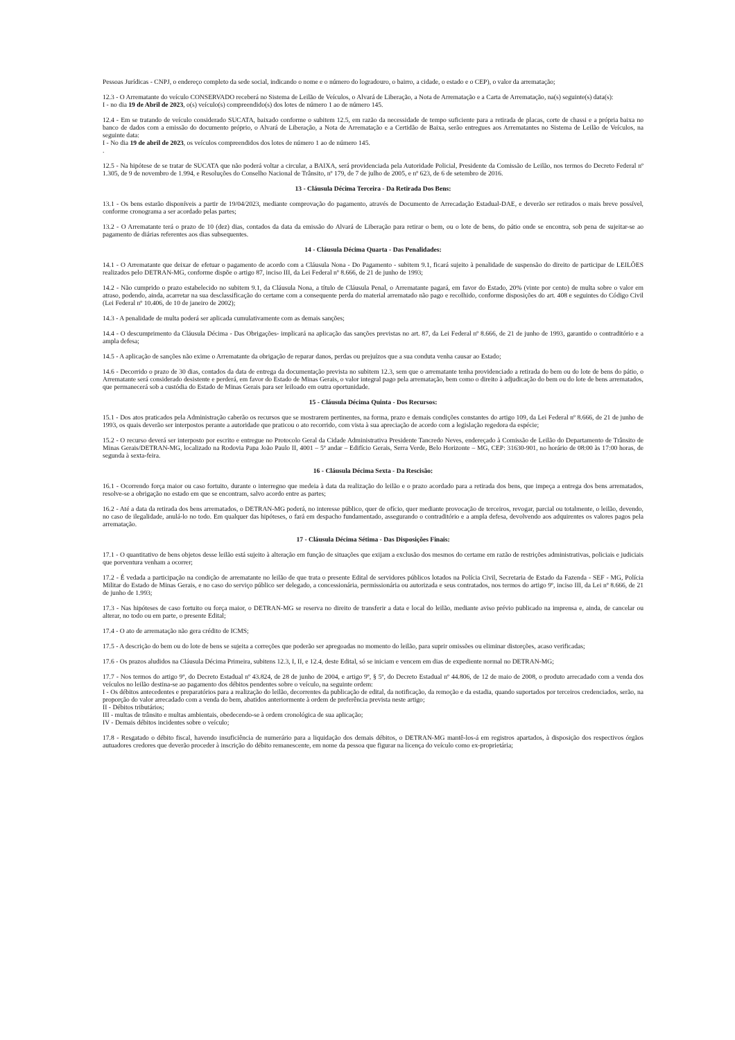Pessoas Jurídicas - CNPJ, o endereço completo da sede social, indicando o nome e o número do logradouro, o bairro, a cidade, o estado e o CEP), o valor da arrematação;
12.3 - O Arrematante do veículo CONSERVADO receberá no Sistema de Leilão de Veículos, o Alvará de Liberação, a Nota de Arrematação e a Carta de Arrematação, na(s) seguinte(s) data(s):
I - no dia 19 de Abril de 2023, o(s) veículo(s) compreendido(s) dos lotes de número 1 ao de número 145.
12.4 - Em se tratando de veículo considerado SUCATA, baixado conforme o subitem 12.5, em razão da necessidade de tempo suficiente para a retirada de placas, corte de chassi e a própria baixa no banco de dados com a emissão do documento próprio, o Alvará de Liberação, a Nota de Arrematação e a Certidão de Baixa, serão entregues aos Arrematantes no Sistema de Leilão de Veículos, na seguinte data:
I - No dia 19 de abril de 2023, os veículos compreendidos dos lotes de número 1 ao de número 145.
.
12.5 - Na hipótese de se tratar de SUCATA que não poderá voltar a circular, a BAIXA, será providenciada pela Autoridade Policial, Presidente da Comissão de Leilão, nos termos do Decreto Federal nº 1.305, de 9 de novembro de 1.994, e Resoluções do Conselho Nacional de Trânsito, nº 179, de 7 de julho de 2005, e nº 623, de 6 de setembro de 2016.
13 - Cláusula Décima Terceira - Da Retirada Dos Bens:
13.1 - Os bens estarão disponíveis a partir de 19/04/2023, mediante comprovação do pagamento, através de Documento de Arrecadação Estadual-DAE, e deverão ser retirados o mais breve possível, conforme cronograma a ser acordado pelas partes;
13.2 - O Arrematante terá o prazo de 10 (dez) dias, contados da data da emissão do Alvará de Liberação para retirar o bem, ou o lote de bens, do pátio onde se encontra, sob pena de sujeitar-se ao pagamento de diárias referentes aos dias subsequentes.
14 - Cláusula Décima Quarta - Das Penalidades:
14.1 - O Arrematante que deixar de efetuar o pagamento de acordo com a Cláusula Nona - Do Pagamento - subitem 9.1, ficará sujeito à penalidade de suspensão do direito de participar de LEILÕES realizados pelo DETRAN-MG, conforme dispõe o artigo 87, inciso III, da Lei Federal nº 8.666, de 21 de junho de 1993;
14.2 - Não cumprido o prazo estabelecido no subitem 9.1, da Cláusula Nona, a título de Cláusula Penal, o Arrematante pagará, em favor do Estado, 20% (vinte por cento) de multa sobre o valor em atraso, podendo, ainda, acarretar na sua desclassificação do certame com a consequente perda do material arrematado não pago e recolhido, conforme disposições do art. 408 e seguintes do Código Civil (Lei Federal nº 10.406, de 10 de janeiro de 2002);
14.3 - A penalidade de multa poderá ser aplicada cumulativamente com as demais sanções;
14.4 - O descumprimento da Cláusula Décima - Das Obrigações- implicará na aplicação das sanções previstas no art. 87, da Lei Federal nº 8.666, de 21 de junho de 1993, garantido o contraditório e a ampla defesa;
14.5 - A aplicação de sanções não exime o Arrematante da obrigação de reparar danos, perdas ou prejuízos que a sua conduta venha causar ao Estado;
14.6 - Decorrido o prazo de 30 dias, contados da data de entrega da documentação prevista no subitem 12.3, sem que o arrematante tenha providenciado a retirada do bem ou do lote de bens do pátio, o Arrematante será considerado desistente e perderá, em favor do Estado de Minas Gerais, o valor integral pago pela arrematação, bem como o direito à adjudicação do bem ou do lote de bens arrematados, que permanecerá sob a custódia do Estado de Minas Gerais para ser leiloado em outra oportunidade.
15 - Cláusula Décima Quinta - Dos Recursos:
15.1 - Dos atos praticados pela Administração caberão os recursos que se mostrarem pertinentes, na forma, prazo e demais condições constantes do artigo 109, da Lei Federal nº 8.666, de 21 de junho de 1993, os quais deverão ser interpostos perante a autoridade que praticou o ato recorrido, com vista à sua apreciação de acordo com a legislação regedora da espécie;
15.2 - O recurso deverá ser interposto por escrito e entregue no Protocolo Geral da Cidade Administrativa Presidente Tancredo Neves, endereçado à Comissão de Leilão do Departamento de Trânsito de Minas Gerais/DETRAN-MG, localizado na Rodovia Papa João Paulo II, 4001 – 5º andar – Edifício Gerais, Serra Verde, Belo Horizonte – MG, CEP: 31630-901, no horário de 08:00 às 17:00 horas, de segunda à sexta-feira.
16 - Cláusula Décima Sexta - Da Rescisão:
16.1 - Ocorrendo força maior ou caso fortuito, durante o interregno que medeia à data da realização do leilão e o prazo acordado para a retirada dos bens, que impeça a entrega dos bens arrematados, resolve-se a obrigação no estado em que se encontram, salvo acordo entre as partes;
16.2 - Até a data da retirada dos bens arrematados, o DETRAN-MG poderá, no interesse público, quer de ofício, quer mediante provocação de terceiros, revogar, parcial ou totalmente, o leilão, devendo, no caso de ilegalidade, anulá-lo no todo. Em qualquer das hipóteses, o fará em despacho fundamentado, assegurando o contraditório e a ampla defesa, devolvendo aos adquirentes os valores pagos pela arrematação.
17 - Cláusula Décima Sétima - Das Disposições Finais:
17.1 - O quantitativo de bens objetos desse leilão está sujeito à alteração em função de situações que exijam a exclusão dos mesmos do certame em razão de restrições administrativas, policiais e judiciais que porventura venham a ocorrer;
17.2 - É vedada a participação na condição de arrematante no leilão de que trata o presente Edital de servidores públicos lotados na Polícia Civil, Secretaria de Estado da Fazenda - SEF - MG, Polícia Militar do Estado de Minas Gerais, e no caso do serviço público ser delegado, a concessionária, permissionária ou autorizada e seus contratados, nos termos do artigo 9º, inciso III, da Lei nº 8.666, de 21 de junho de 1.993;
17.3 - Nas hipóteses de caso fortuito ou força maior, o DETRAN-MG se reserva no direito de transferir a data e local do leilão, mediante aviso prévio publicado na imprensa e, ainda, de cancelar ou alterar, no todo ou em parte, o presente Edital;
17.4 - O ato de arrematação não gera crédito de ICMS;
17.5 - A descrição do bem ou do lote de bens se sujeita a correções que poderão ser apregoadas no momento do leilão, para suprir omissões ou eliminar distorções, acaso verificadas;
17.6 - Os prazos aludidos na Cláusula Décima Primeira, subitens 12.3, I, II, e 12.4, deste Edital, só se iniciam e vencem em dias de expediente normal no DETRAN-MG;
17.7 - Nos termos do artigo 9º, do Decreto Estadual nº 43.824, de 28 de junho de 2004, e artigo 9º, § 5º, do Decreto Estadual nº 44.806, de 12 de maio de 2008, o produto arrecadado com a venda dos veículos no leilão destina-se ao pagamento dos débitos pendentes sobre o veículo, na seguinte ordem:
I - Os débitos antecedentes e preparatórios para a realização do leilão, decorrentes da publicação de edital, da notificação, da remoção e da estadia, quando suportados por terceiros credenciados, serão, na proporção do valor arrecadado com a venda do bem, abatidos anteriormente à ordem de preferência prevista neste artigo;
II - Débitos tributários;
III - multas de trânsito e multas ambientais, obedecendo-se à ordem cronológica de sua aplicação;
IV - Demais débitos incidentes sobre o veículo;
17.8 - Resgatado o débito fiscal, havendo insuficiência de numerário para a liquidação dos demais débitos, o DETRAN-MG mantê-los-á em registros apartados, à disposição dos respectivos órgãos autuadores credores que deverão proceder à inscrição do débito remanescente, em nome da pessoa que figurar na licença do veículo como ex-proprietária;